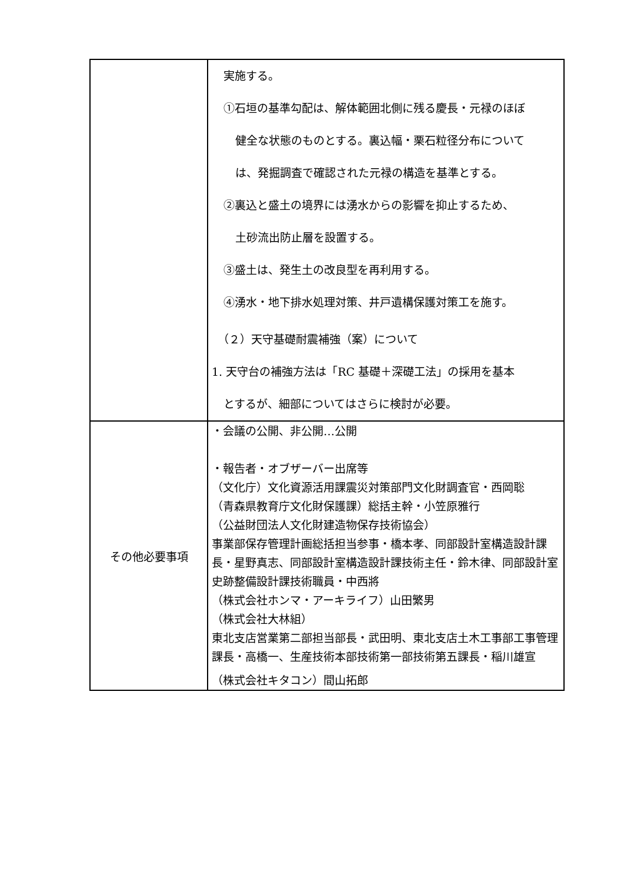| | 実施する。 ①石垣の基準勾配は、解体範囲北側に残る慶長・元禄のほぼ 健全な状態のものとする。裏込幅・栗石粒径分布について は、発掘調査で確認された元禄の構造を基準とする。 ②裏込と盛土の境界には湧水からの影響を抑止するため、 土砂流出防止層を設置する。 ③盛土は、発生土の改良型を再利用する。 ④湧水・地下排水処理対策、井戸遺構保護対策工を施す。 （２）天守基礎耐震補強（案）について 1. 天守台の補強方法は「RC 基礎＋深礎工法」の採用を基本 とするが、細部についてはさらに検討が必要。 |
| その他必要事項 | ・会議の公開、非公開…公開 ・報告者・オブザーバー出席等 （文化庁）文化資源活用課震災対策部門文化財調査官・西岡聡 （青森県教育庁文化財保護課）総括主幹・小笠原雅行 （公益財団法人文化財建造物保存技術協会） 事業部保存管理計画総括担当参事・橋本孝、同部設計室構造設計課長・星野真志、同部設計室構造設計課技術主任・鈴木律、同部設計室史跡整備設計課技術職員・中西將 （株式会社ホンマ・アーキライフ）山田繁男 （株式会社大林組） 東北支店営業第二部担当部長・武田明、東北支店土木工事部工事管理課長・高橋一、生産技術本部技術第一部技術第五課長・稲川雄宣 （株式会社キタコン）間山拓郎 |